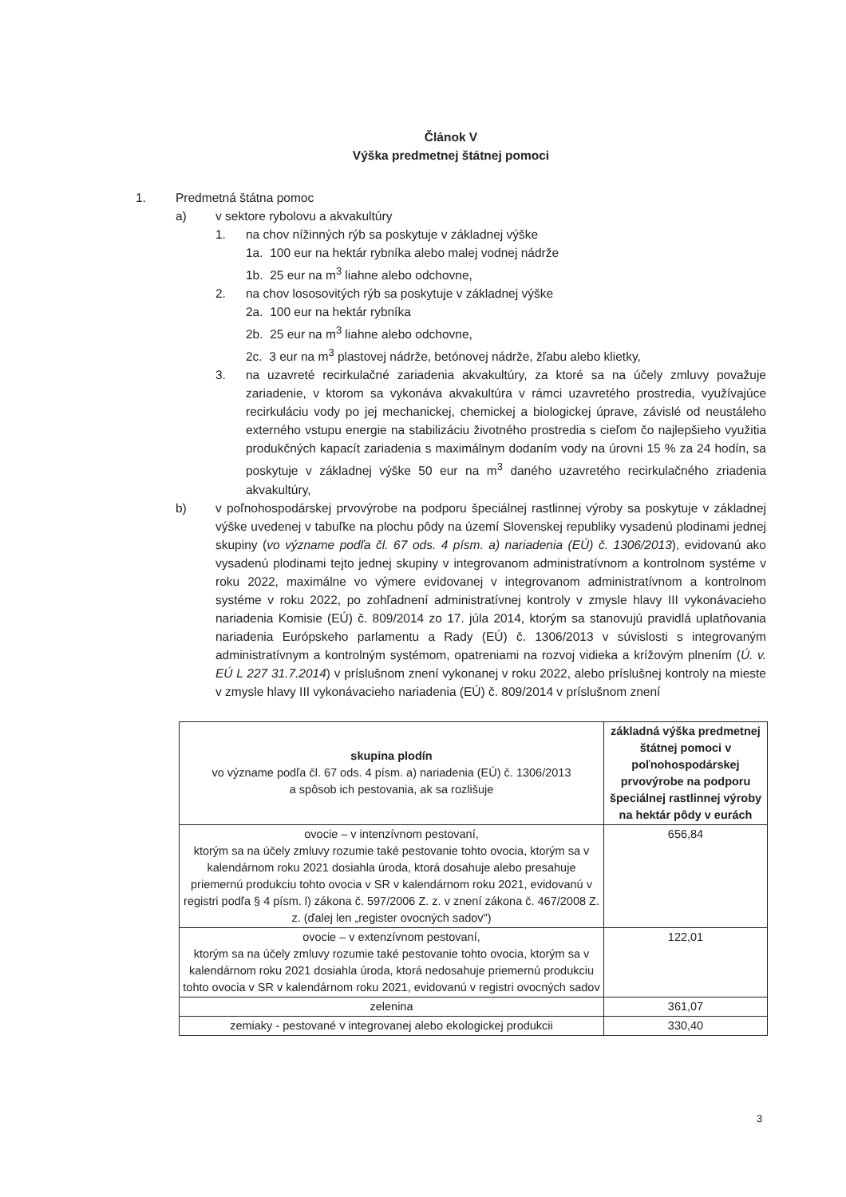Článok V
Výška predmetnej štátnej pomoci
1. Predmetná štátna pomoc
a) v sektore rybolovu a akvakultúry
1. na chov nížinných rýb sa poskytuje v základnej výške
1a. 100 eur na hektár rybníka alebo malej vodnej nádrže
1b. 25 eur na m<sup>3</sup> liahne alebo odchovne,
2. na chov lososovitých rýb sa poskytuje v základnej výške
2a. 100 eur na hektár rybníka
2b. 25 eur na m<sup>3</sup> liahne alebo odchovne,
2c. 3 eur na m<sup>3</sup> plastovej nádrže, betónovej nádrže, žľabu alebo klietky,
3. na uzavreté recirkulačné zariadenia akvakultúry, za ktoré sa na účely zmluvy považuje zariadenie, v ktorom sa vykonáva akvakultúra v rámci uzavretého prostredia, využívajúce recirkuláciu vody po jej mechanickej, chemickej a biologickej úprave, závislé od neustáleho externého vstupu energie na stabilizáciu životného prostredia s cieľom čo najlepšieho využitia produkčných kapacít zariadenia s maximálnym dodaním vody na úrovni 15 % za 24 hodín, sa poskytuje v základnej výške 50 eur na m<sup>3</sup> daného uzavretého recirkulačného zriadenia akvakultúry,
b) v poľnohospodárskej prvovýrobe na podporu špeciálnej rastlinnej výroby sa poskytuje v základnej výške uvedenej v tabuľke na plochu pôdy na území Slovenskej republiky vysadenú plodinami jednej skupiny (vo význame podľa čl. 67 ods. 4 písm. a) nariadenia (EÚ) č. 1306/2013), evidovanú ako vysadenú plodinami tejto jednej skupiny v integrovanom administratívnom a kontrolnom systéme v roku 2022, maximálne vo výmere evidovanej v integrovanom administratívnom a kontrolnom systéme v roku 2022, po zohľadnení administratívnej kontroly v zmysle hlavy III vykonávacieho nariadenia Komisie (EÚ) č. 809/2014 zo 17. júla 2014, ktorým sa stanovujú pravidlá uplatňovania nariadenia Európskeho parlamentu a Rady (EÚ) č. 1306/2013 v súvislosti s integrovaným administratívnym a kontrolným systémom, opatreniami na rozvoj vidieka a krížovým plnením (Ú. v. EÚ L 227 31.7.2014) v príslušnom znení vykonanej v roku 2022, alebo príslušnej kontroly na mieste v zmysle hlavy III vykonávacieho nariadenia (EÚ) č. 809/2014 v príslušnom znení
| skupina plodín vo význame podľa čl. 67 ods. 4 písm. a) nariadenia (EÚ) č. 1306/2013 a spôsob ich pestovania, ak sa rozlišuje | základná výška predmetnej štátnej pomoci v poľnohospodárskej prvovýrobe na podporu špeciálnej rastlinnej výroby na hektár pôdy v eurách |
| ovocie – v intenzívnom pestovaní, ktorým sa na účely zmluvy rozumie také pestovanie tohto ovocia, ktorým sa v kalendárnom roku 2021 dosiahla úroda, ktorá dosahuje alebo presahuje priemernú produkciu tohto ovocia v SR v kalendárnom roku 2021, evidovanú v registri podľa § 4 písm. l) zákona č. 597/2006 Z. z. v znení zákona č. 467/2008 Z. z. (ďalej len „register ovocných sadov") | 656,84 |
| ovocie – v extenzívnom pestovaní, ktorým sa na účely zmluvy rozumie také pestovanie tohto ovocia, ktorým sa v kalendárnom roku 2021 dosiahla úroda, ktorá nedosahuje priemernú produkciu tohto ovocia v SR v kalendárnom roku 2021, evidovanú v registri ovocných sadov | 122,01 |
| zelenina | 361,07 |
| zemiaky - pestované v integrovanej alebo ekologickej produkcii | 330,40 |
3